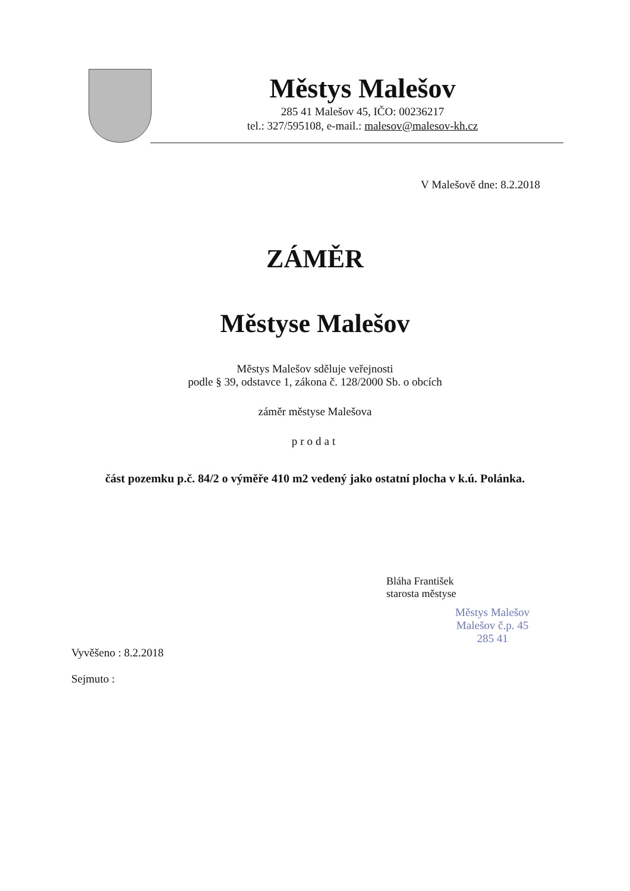Městys Malešov
285 41 Malešov 45, IČO: 00236217
tel.: 327/595108, e-mail.: malesov@malesov-kh.cz
V Malešově dne: 8.2.2018
ZÁMĚR
Městyse Malešov
Městys Malešov sděluje veřejnosti
podle § 39, odstavce 1, zákona č. 128/2000 Sb. o obcích
záměr městyse Malešova
prodat
část pozemku p.č. 84/2 o výměře 410 m2 vedený jako ostatní plocha v k.ú. Polánka.
Bláha František
starosta městyse
Městys Malešov
Malešov č.p. 45
285 41
Vyvěšeno : 8.2.2018
Sejmuto :